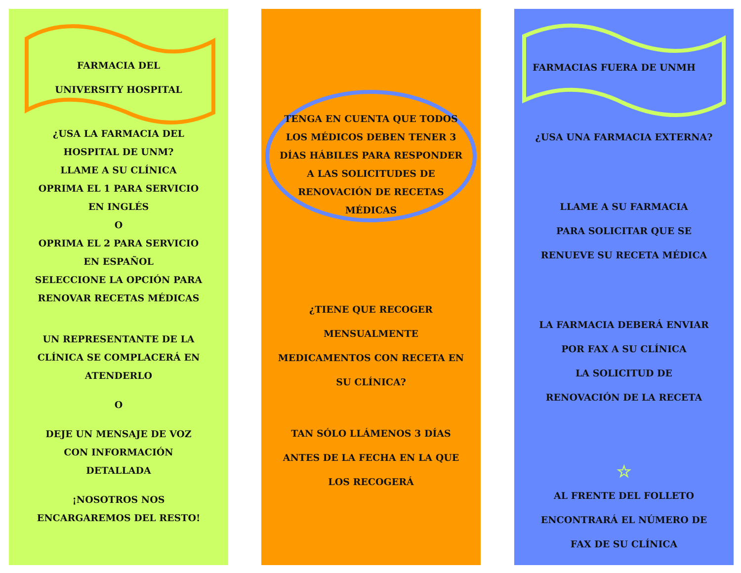FARMACIA DEL
UNIVERSITY HOSPITAL
¿USA LA FARMACIA DEL
HOSPITAL DE UNM?
LLAME A SU CLÍNICA
OPRIMA EL 1 PARA SERVICIO
EN INGLÉS
O
OPRIMA EL 2 PARA SERVICIO
EN ESPAÑOL
SELECCIONE LA OPCIÓN PARA
RENOVAR RECETAS MÉDICAS
UN REPRESENTANTE DE LA
CLÍNICA SE COMPLACERÁ EN
ATENDERLO
O
DEJE UN MENSAJE DE VOZ
CON INFORMACIÓN
DETALLADA
¡NOSOTROS NOS
ENCARGAREMOS DEL RESTO!
TENGA EN CUENTA QUE TODOS
LOS MÉDICOS DEBEN TENER 3
DÍAS HÁBILES PARA RESPONDER
A LAS SOLICITUDES DE
RENOVACIÓN DE RECETAS
MÉDICAS
¿TIENE QUE RECOGER
MENSUALMENTE
MEDICAMENTOS CON RECETA EN
SU CLÍNICA?
TAN SÓLO LLÁMENOS 3 DÍAS
ANTES DE LA FECHA EN LA QUE
LOS RECOGERÁ
FARMACIAS FUERA DE UNMH
¿USA UNA FARMACIA EXTERNA?
LLAME A SU FARMACIA
PARA SOLICITAR QUE SE
RENUEVE SU RECETA MÉDICA
LA FARMACIA DEBERÁ ENVIAR
POR FAX A SU CLÍNICA
LA SOLICITUD DE
RENOVACIÓN DE LA RECETA
☆
AL FRENTE DEL FOLLETO
ENCONTRARÁ EL NÚMERO DE
FAX DE SU CLÍNICA